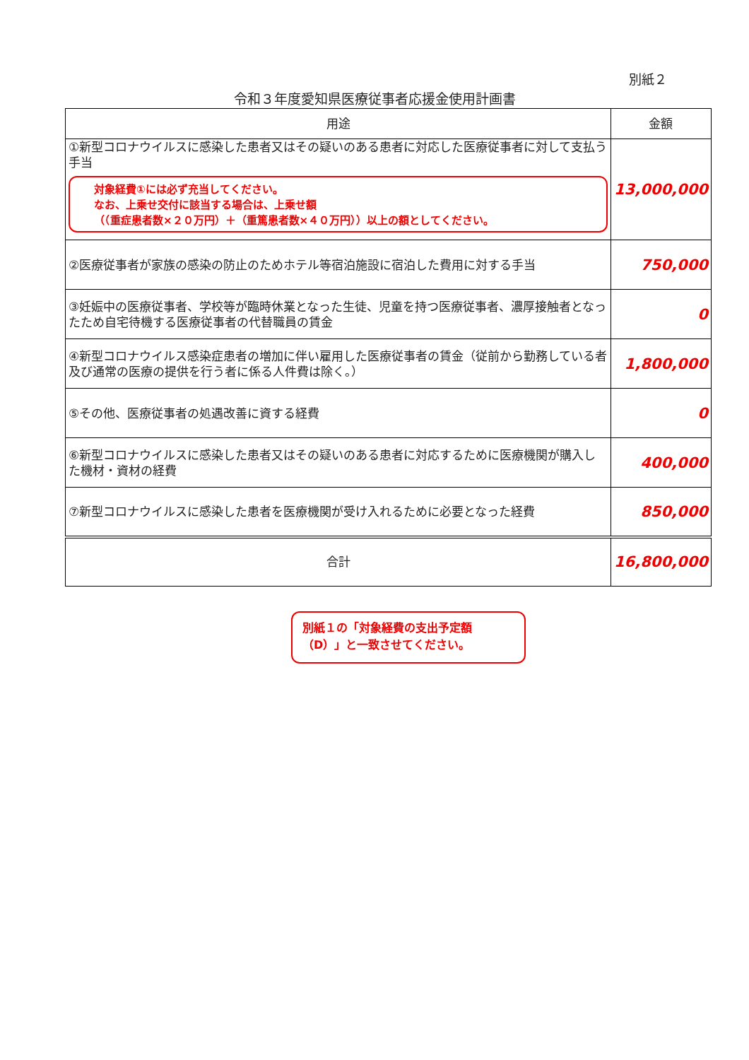別紙２
令和３年度愛知県医療従事者応援金使用計画書
| 用途 | 金額 |
| --- | --- |
| ①新型コロナウイルスに感染した患者又はその疑いのある患者に対応した医療従事者に対して支払う手当 対象経費①には必ず充当してください。 なお、上乗せ交付に該当する場合は、上乗せ額 （（重症患者数×２０万円）＋（重篤患者数×４０万円））以上の額としてください。 | 13,000,000 |
| ②医療従事者が家族の感染の防止のためホテル等宿泊施設に宿泊した費用に対する手当 | 750,000 |
| ③妊娠中の医療従事者、学校等が臨時休業となった生徒、児童を持つ医療従事者、濃厚接触者となったため自宅待機する医療従事者の代替職員の賃金 | 0 |
| ④新型コロナウイルス感染症患者の増加に伴い雇用した医療従事者の賃金（従前から勤務している者及び通常の医療の提供を行う者に係る人件費は除く。） | 1,800,000 |
| ⑤その他、医療従事者の処遇改善に資する経費 | 0 |
| ⑥新型コロナウイルスに感染した患者又はその疑いのある患者に対応するために医療機関が購入した機材・資材の経費 | 400,000 |
| ⑦新型コロナウイルスに感染した患者を医療機関が受け入れるために必要となった経費 | 850,000 |
| 合計 | 16,800,000 |
別紙１の「対象経費の支出予定額（D）」と一致させてください。